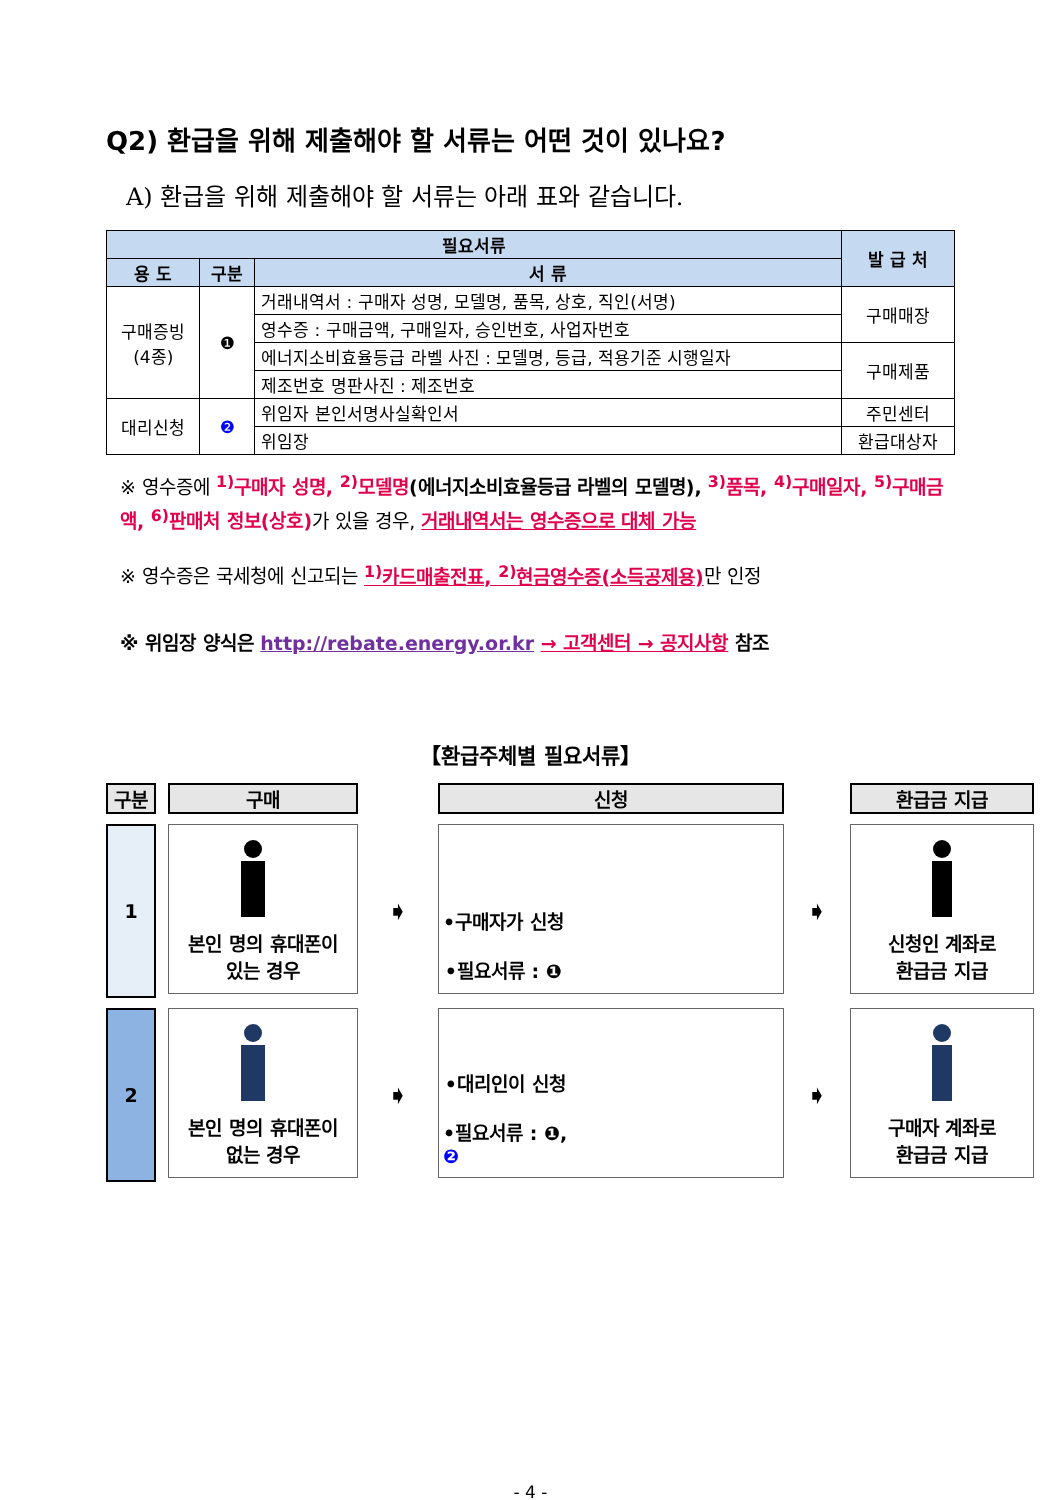Q2) 환급을 위해 제출해야 할 서류는 어떤 것이 있나요?
A) 환급을 위해 제출해야 할 서류는 아래 표와 같습니다.
| 필요서류 | | | 발 급 처 |
| --- | --- | --- | --- |
| 용 도 | 구분 | 서 류 | |
| 구매증빙 (4종) | ❶ | 거래내역서 : 구매자 성명, 모델명, 품목, 상호, 직인(서명) | 구매매장 |
| | | 영수증 : 구매금액, 구매일자, 승인번호, 사업자번호 | |
| | | 에너지소비효율등급 라벨 사진 : 모델명, 등급, 적용기준 시행일자 | 구매제품 |
| | | 제조번호 명판사진 : 제조번호 | |
| 대리신청 | ❷ | 위임자 본인서명사실확인서 | 주민센터 |
| | | 위임장 | 환급대상자 |
※ 영수증에 <sup>1)</sup>구매자 성명, <sup>2)</sup>모델명(에너지소비효율등급 라벨의 모델명), <sup>3)</sup>품목, <sup>4)</sup>구매일자, <sup>5)</sup>구매금액, <sup>6)</sup>판매처 정보(상호) 가 있을 경우, 거래내역서는 영수증으로 대체 가능
※ 영수증은 국세청에 신고되는 <sup>1)</sup>카드매출전표, <sup>2)</sup>현금영수증(소득공제용) 만 인정
※ 위임장 양식은 http://rebate.energy.or.kr → 고객센터 → 공지사항 참조
【환급주체별 필요서류】
구분
구매
신청
환급금 지급
1
본인 명의 휴대폰이
있는 경우
➧
•구매자가 신청
•필요서류 : ❶
➧
신청인 계좌로
환급금 지급
2
본인 명의 휴대폰이
없는 경우
➧
•대리인이 신청
•필요서류 : ❶,
❷
➧
구매자 계좌로
환급금 지급
- 4 -